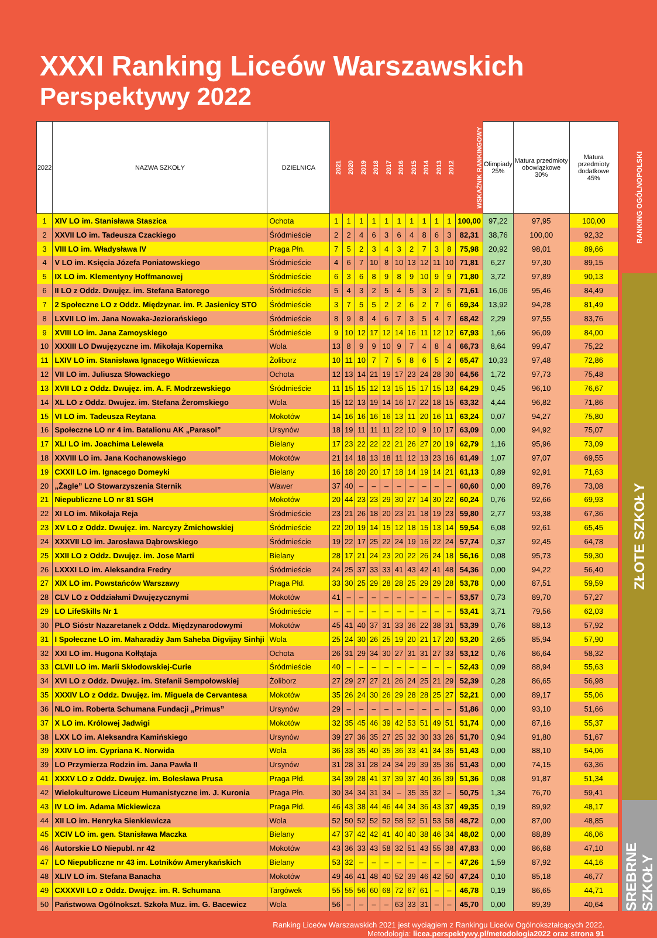XXXI Ranking Liceów Warszawskich
Perspektywy 2022
| 2022 | NAZWA SZKOŁY | DZIELNICA | 2021 | 2020 | 2019 | 2018 | 2017 | 2016 | 2015 | 2014 | 2013 | 2012 | WSKAŹNIK RANKINGOWY | Olimpiady 25% | Matura przedmioty obowiązkowe 30% | Matura przedmioty dodatkowe 45% |
| --- | --- | --- | --- | --- | --- | --- | --- | --- | --- | --- | --- | --- | --- | --- | --- | --- |
| 1 | XIV LO im. Stanisława Staszica | Ochota | 1 | 1 | 1 | 1 | 1 | 1 | 1 | 1 | 1 | 1 | 100,00 | 97,22 | 97,95 | 100,00 |
| 2 | XXVII LO im. Tadeusza Czackiego | Śródmieście | 2 | 2 | 4 | 6 | 3 | 6 | 4 | 8 | 6 | 3 | 82,31 | 38,76 | 100,00 | 92,32 |
| 3 | VIII LO im. Władysława IV | Praga Płn. | 7 | 5 | 2 | 3 | 4 | 3 | 2 | 7 | 3 | 8 | 75,98 | 20,92 | 98,01 | 89,66 |
| 4 | V LO im. Księcia Józefa Poniatowskiego | Śródmieście | 4 | 6 | 7 | 10 | 8 | 10 | 13 | 12 | 11 | 10 | 71,81 | 6,27 | 97,30 | 89,15 |
| 5 | IX LO im. Klementyny Hoffmanowej | Śródmieście | 6 | 3 | 6 | 8 | 9 | 8 | 9 | 10 | 9 | 9 | 71,80 | 3,72 | 97,89 | 90,13 |
| 6 | II LO z Oddz. Dwujęz. im. Stefana Batorego | Śródmieście | 5 | 4 | 3 | 2 | 5 | 4 | 5 | 3 | 2 | 5 | 71,61 | 16,06 | 95,46 | 84,49 |
| 7 | 2 Społeczne LO z Oddz. Międzynar. im. P. Jasienicy STO | Śródmieście | 3 | 7 | 5 | 5 | 2 | 2 | 6 | 2 | 7 | 6 | 69,34 | 13,92 | 94,28 | 81,49 |
| 8 | LXVII LO im. Jana Nowaka-Jeziorańskiego | Śródmieście | 8 | 9 | 8 | 4 | 6 | 7 | 3 | 5 | 4 | 7 | 68,42 | 2,29 | 97,55 | 83,76 |
| 9 | XVIII LO im. Jana Zamoyskiego | Śródmieście | 9 | 10 | 12 | 17 | 12 | 14 | 16 | 11 | 12 | 12 | 67,93 | 1,66 | 96,09 | 84,00 |
| 10 | XXXIII LO Dwujęzyczne im. Mikołaja Kopernika | Wola | 13 | 8 | 9 | 9 | 10 | 9 | 7 | 4 | 8 | 4 | 66,73 | 8,64 | 99,47 | 75,22 |
| 11 | LXIV LO im. Stanisława Ignacego Witkiewicza | Żoliborz | 10 | 11 | 10 | 7 | 7 | 5 | 8 | 6 | 5 | 2 | 65,47 | 10,33 | 97,48 | 72,86 |
| 12 | VII LO im. Juliusza Słowackiego | Ochota | 12 | 13 | 14 | 21 | 19 | 17 | 23 | 24 | 28 | 30 | 64,56 | 1,72 | 97,73 | 75,48 |
| 13 | XVII LO z Oddz. Dwujęz. im. A. F. Modrzewskiego | Śródmieście | 11 | 15 | 15 | 12 | 13 | 15 | 15 | 17 | 15 | 13 | 64,29 | 0,45 | 96,10 | 76,67 |
| 14 | XL LO z Oddz. Dwujez. im. Stefana Żeromskiego | Wola | 15 | 12 | 13 | 19 | 14 | 16 | 17 | 22 | 18 | 15 | 63,32 | 4,44 | 96,82 | 71,86 |
| 15 | VI LO im. Tadeusza Reytana | Mokotów | 14 | 16 | 16 | 16 | 16 | 13 | 11 | 20 | 16 | 11 | 63,24 | 0,07 | 94,27 | 75,80 |
| 16 | Społeczne LO nr 4 im. Batalionu AK „Parasol” | Ursynów | 18 | 19 | 11 | 11 | 11 | 22 | 10 | 9 | 10 | 17 | 63,09 | 0,00 | 94,92 | 75,07 |
| 17 | XLI LO im. Joachima Lelewela | Bielany | 17 | 23 | 22 | 22 | 22 | 21 | 26 | 27 | 20 | 19 | 62,79 | 1,16 | 95,96 | 73,09 |
| 18 | XXVIII LO im. Jana Kochanowskiego | Mokotów | 21 | 14 | 18 | 13 | 18 | 11 | 12 | 13 | 23 | 16 | 61,49 | 1,07 | 97,07 | 69,55 |
| 19 | CXXII LO im. Ignacego Domeyki | Bielany | 16 | 18 | 20 | 20 | 17 | 18 | 14 | 19 | 14 | 21 | 61,13 | 0,89 | 92,91 | 71,63 |
| 20 | „Żagle” LO Stowarzyszenia Sternik | Wawer | 37 | 40 | – | – | – | – | – | – | – | – | 60,60 | 0,00 | 89,76 | 73,08 |
| 21 | Niepubliczne LO nr 81 SGH | Mokotów | 20 | 44 | 23 | 23 | 29 | 30 | 27 | 14 | 30 | 22 | 60,24 | 0,76 | 92,66 | 69,93 |
| 22 | XI LO im. Mikołaja Reja | Śródmieście | 23 | 21 | 26 | 18 | 20 | 23 | 21 | 18 | 19 | 23 | 59,80 | 2,77 | 93,38 | 67,36 |
| 23 | XV LO z Oddz. Dwujęz. im. Narcyzy Żmichowskiej | Śródmieście | 22 | 20 | 19 | 14 | 15 | 12 | 18 | 15 | 13 | 14 | 59,54 | 6,08 | 92,61 | 65,45 |
| 24 | XXXVII LO im. Jarosława Dąbrowskiego | Śródmieście | 19 | 22 | 17 | 25 | 22 | 24 | 19 | 16 | 22 | 24 | 57,74 | 0,37 | 92,45 | 64,78 |
| 25 | XXII LO z Oddz. Dwujęz. im. Jose Marti | Bielany | 28 | 17 | 21 | 24 | 23 | 20 | 22 | 26 | 24 | 18 | 56,16 | 0,08 | 95,73 | 59,30 |
| 26 | LXXXI LO im. Aleksandra Fredry | Śródmieście | 24 | 25 | 37 | 33 | 33 | 41 | 43 | 42 | 41 | 48 | 54,36 | 0,00 | 94,22 | 56,40 |
| 27 | XIX LO im. Powstańców Warszawy | Praga Płd. | 33 | 30 | 25 | 29 | 28 | 28 | 25 | 29 | 29 | 28 | 53,78 | 0,00 | 87,51 | 59,59 |
| 28 | CLV LO z Oddziałami Dwujęzycznymi | Mokotów | 41 | – | – | – | – | – | – | – | – | – | 53,57 | 0,73 | 89,70 | 57,27 |
| 29 | LO LifeSkills Nr 1 | Śródmieście | – | – | – | – | – | – | – | – | – | – | 53,41 | 3,71 | 79,56 | 62,03 |
| 30 | PLO Sióstr Nazaretanek z Oddz. Międzynarodowymi | Mokotów | 45 | 41 | 40 | 37 | 31 | 33 | 36 | 22 | 38 | 31 | 53,39 | 0,76 | 88,13 | 57,92 |
| 31 | I Społeczne LO im. Maharadży Jam Saheba Digvijay Sinhji | Wola | 25 | 24 | 30 | 26 | 25 | 19 | 20 | 21 | 17 | 20 | 53,20 | 2,65 | 85,94 | 57,90 |
| 32 | XXI LO im. Hugona Kołłątaja | Ochota | 26 | 31 | 29 | 34 | 30 | 27 | 31 | 31 | 27 | 33 | 53,12 | 0,76 | 86,64 | 58,32 |
| 33 | CLVII LO im. Marii Skłodowskiej-Curie | Śródmieście | 40 | – | – | – | – | – | – | – | – | – | 52,43 | 0,09 | 88,94 | 55,63 |
| 34 | XVI LO z Oddz. Dwujęz. im. Stefanii Sempołowskiej | Żoliborz | 27 | 29 | 27 | 27 | 21 | 26 | 24 | 25 | 21 | 29 | 52,39 | 0,28 | 86,65 | 56,98 |
| 35 | XXXIV LO z Oddz. Dwujęz. im. Miguela de Cervantesa | Mokotów | 35 | 26 | 24 | 30 | 26 | 29 | 28 | 28 | 25 | 27 | 52,21 | 0,00 | 89,17 | 55,06 |
| 36 | NLO im. Roberta Schumana Fundacji „Primus” | Ursynów | 29 | – | – | – | – | – | – | – | – | – | 51,86 | 0,00 | 93,10 | 51,66 |
| 37 | X LO im. Królowej Jadwigi | Mokotów | 32 | 35 | 45 | 46 | 39 | 42 | 53 | 51 | 49 | 51 | 51,74 | 0,00 | 87,16 | 55,37 |
| 38 | LXX LO im. Aleksandra Kamińskiego | Ursynów | 39 | 27 | 36 | 35 | 27 | 25 | 32 | 30 | 33 | 26 | 51,70 | 0,94 | 91,80 | 51,67 |
| 39 | XXIV LO im. Cypriana K. Norwida | Wola | 36 | 33 | 35 | 40 | 35 | 36 | 33 | 41 | 34 | 35 | 51,43 | 0,00 | 88,10 | 54,06 |
| 39 | LO Przymierza Rodzin im. Jana Pawła II | Ursynów | 31 | 28 | 31 | 28 | 24 | 34 | 29 | 39 | 35 | 36 | 51,43 | 0,00 | 74,15 | 63,36 |
| 41 | XXXV LO z Oddz. Dwujęz. im. Bolesława Prusa | Praga Płd. | 34 | 39 | 28 | 41 | 37 | 39 | 37 | 40 | 36 | 39 | 51,36 | 0,08 | 91,87 | 51,34 |
| 42 | Wielokulturowe Liceum Humanistyczne im. J. Kuronia | Praga Płn. | 30 | 34 | 34 | 31 | 34 | – | 35 | 35 | 32 | – | 50,75 | 1,34 | 76,70 | 59,41 |
| 43 | IV LO im. Adama Mickiewicza | Praga Płd. | 46 | 43 | 38 | 44 | 46 | 44 | 34 | 36 | 43 | 37 | 49,35 | 0,19 | 89,92 | 48,17 |
| 44 | XII LO im. Henryka Sienkiewicza | Wola | 52 | 50 | 52 | 52 | 52 | 58 | 52 | 51 | 53 | 58 | 48,72 | 0,00 | 87,00 | 48,85 |
| 45 | XCIV LO im. gen. Stanisława Maczka | Bielany | 47 | 37 | 42 | 42 | 41 | 40 | 40 | 38 | 46 | 34 | 48,02 | 0,00 | 88,89 | 46,06 |
| 46 | Autorskie LO Niepubl. nr 42 | Mokotów | 43 | 36 | 33 | 43 | 58 | 32 | 51 | 43 | 55 | 38 | 47,83 | 0,00 | 86,68 | 47,10 |
| 47 | LO Niepubliczne nr 43 im. Lotników Amerykańskich | Bielany | 53 | 32 | – | – | – | – | – | – | – | – | 47,26 | 1,59 | 87,92 | 44,16 |
| 48 | XLIV LO im. Stefana Banacha | Mokotów | 49 | 46 | 41 | 48 | 40 | 52 | 39 | 46 | 42 | 50 | 47,24 | 0,10 | 85,18 | 46,77 |
| 49 | CXXXVII LO z Oddz. Dwujęz. im. R. Schumana | Targówek | 55 | 55 | 56 | 60 | 68 | 72 | 67 | 61 | – | – | 46,78 | 0,19 | 86,65 | 44,71 |
| 50 | Państwowa Ogólnokszt. Szkoła Muz. im. G. Bacewicz | Wola | 56 | – | – | – | – | 63 | 33 | 31 | – | – | 45,70 | 0,00 | 89,39 | 40,64 |
RANKING OGÓLNOPOLSKI
ZŁOTE SZKOŁY
SREBRNE SZKOŁY
Ranking Liceów Warszawskich 2021 jest wyciągiem z Rankingu Liceów Ogólnokształcących 2022.
Metodologia: licea.perspektywy.pl/metodologia2022 oraz strona 91